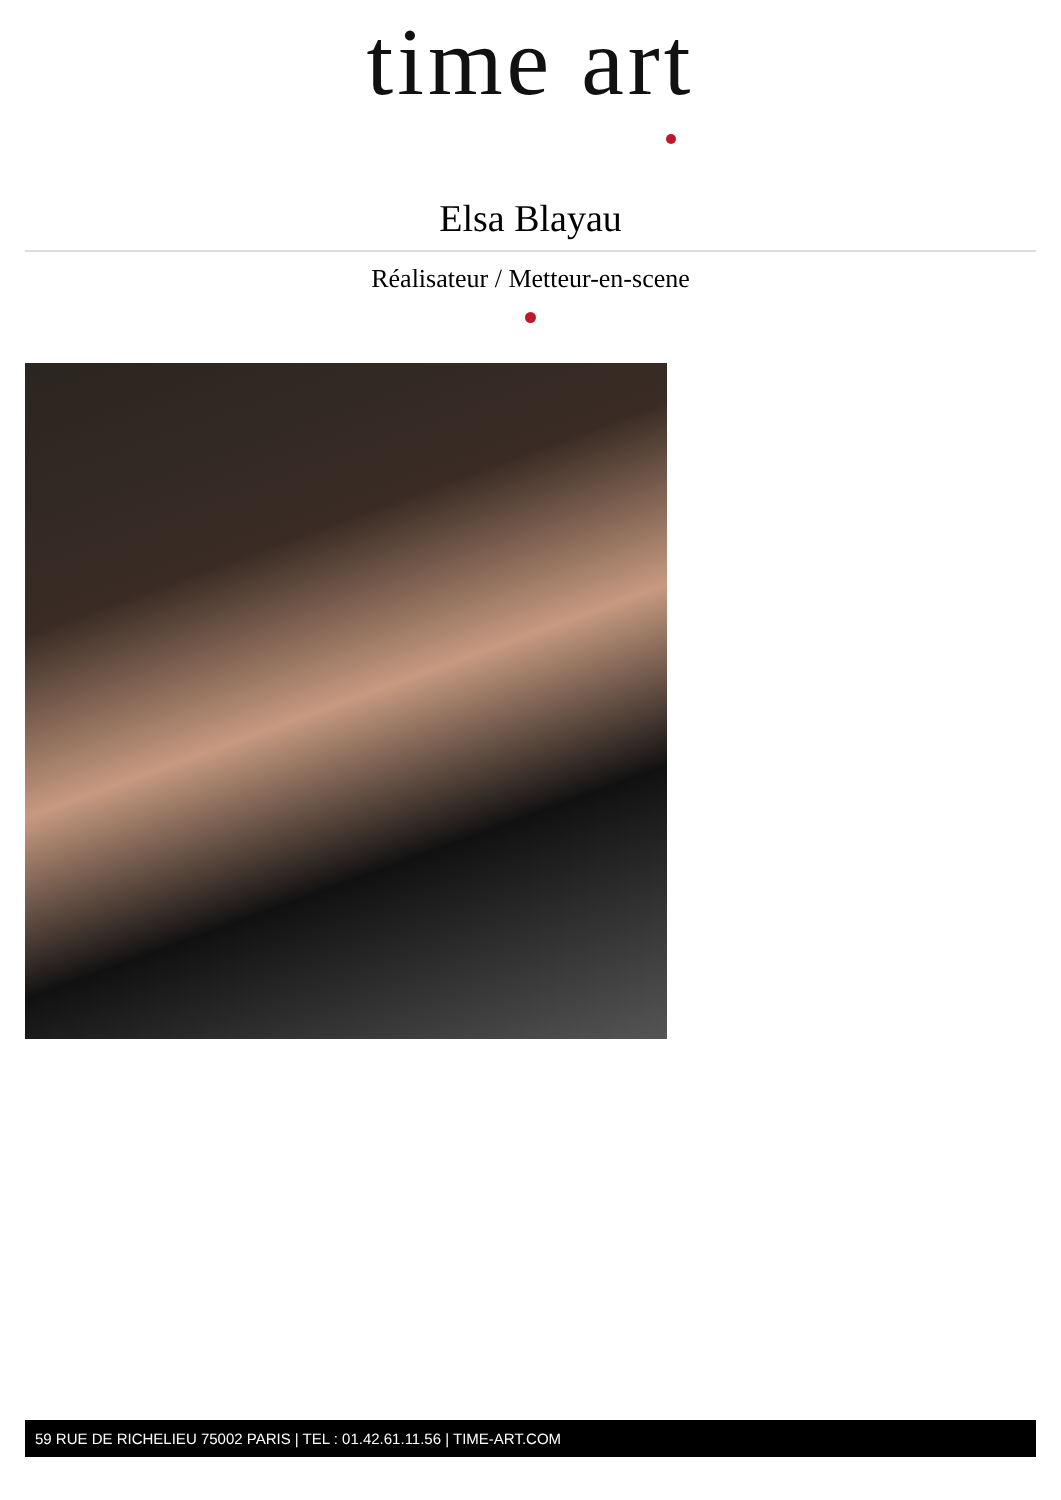time art
Elsa Blayau
Réalisateur / Metteur-en-scene
59 RUE DE RICHELIEU 75002 PARIS | TEL : 01.42.61.11.56 | TIME-ART.COM